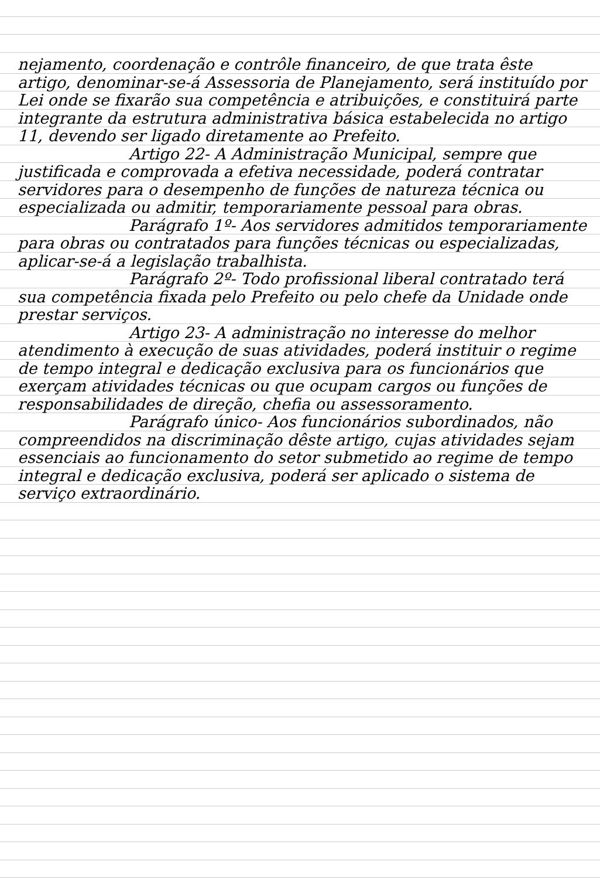nejamento, coordenação e contrôle financeiro, de que trata êste artigo, denominar-se-á Assessoria de Planejamento, será instituído por Lei onde se fixarão sua competência e atribuições, e constituirá parte integrante da estrutura administrativa básica estabelecida no artigo 11, devendo ser ligado diretamente ao Prefeito.
Artigo 22- A Administração Municipal, sempre que justificada e comprovada a efetiva necessidade, poderá contratar servidores para o desempenho de funções de natureza técnica ou especializada ou admitir, temporariamente pessoal para obras.
Parágrafo 1º- Aos servidores admitidos temporariamente para obras ou contratados para funções técnicas ou especializadas, aplicar-se-á a legislação trabalhista.
Parágrafo 2º- Todo profissional liberal contratado terá sua competência fixada pelo Prefeito ou pelo chefe da Unidade onde prestar serviços.
Artigo 23- A administração no interesse do melhor atendimento à execução de suas atividades, poderá instituir o regime de tempo integral e dedicação exclusiva para os funcionários que exerçam atividades técnicas ou que ocupam cargos ou funções de responsabilidades de direção, chefia ou assessoramento.
Parágrafo único- Aos funcionários subordinados, não compreendidos na discriminação dêste artigo, cujas atividades sejam essenciais ao funcionamento do setor submetido ao regime de tempo integral e dedicação exclusiva, poderá ser aplicado o sistema de serviço extraordinário.